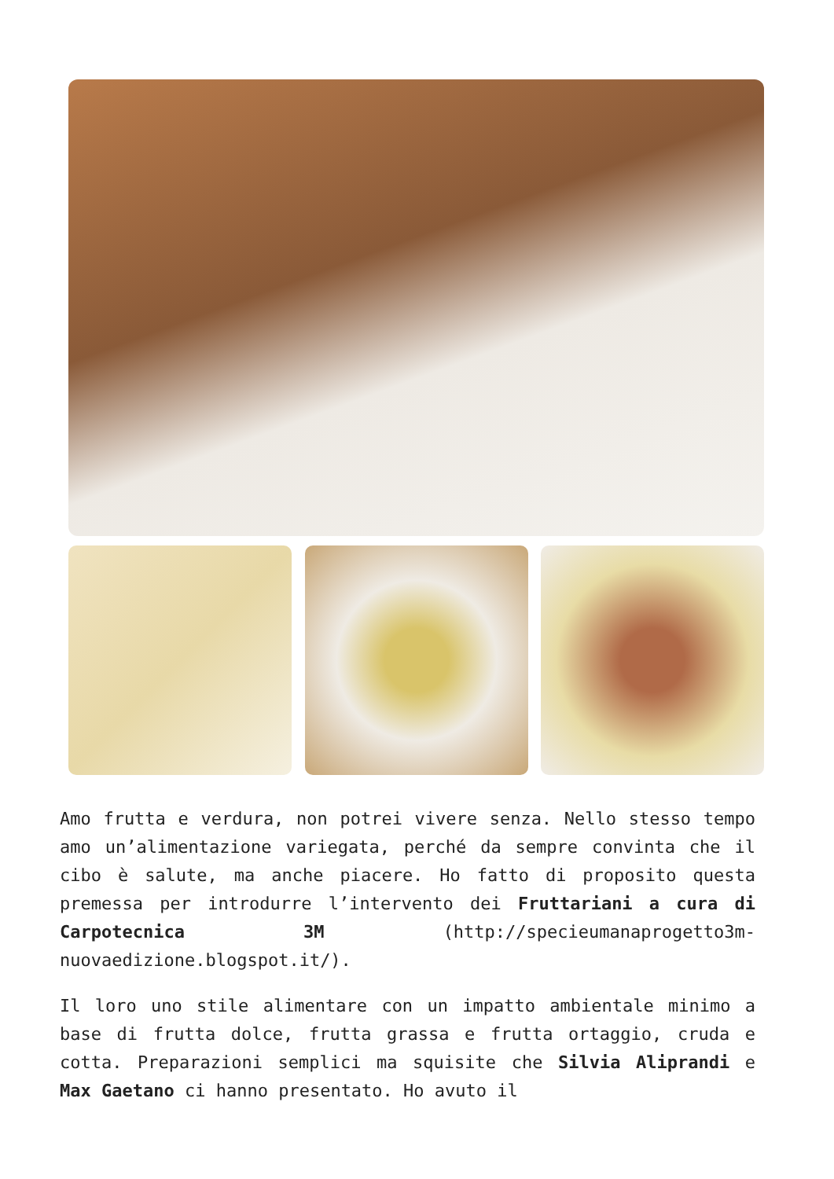Amo frutta e verdura, non potrei vivere senza. Nello stesso tempo amo un’alimentazione variegata, perché da sempre convinta che il cibo è salute, ma anche piacere. Ho fatto di proposito questa premessa per introdurre l’intervento dei Fruttariani a cura di Carpotecnica 3M (http://specieumanaprogetto3m-nuovaedizione.blogspot.it/).
Il loro uno stile alimentare con un impatto ambientale minimo a base di frutta dolce, frutta grassa e frutta ortaggio, cruda e cotta. Preparazioni semplici ma squisite che Silvia Aliprandi e Max Gaetano ci hanno presentato. Ho avuto il